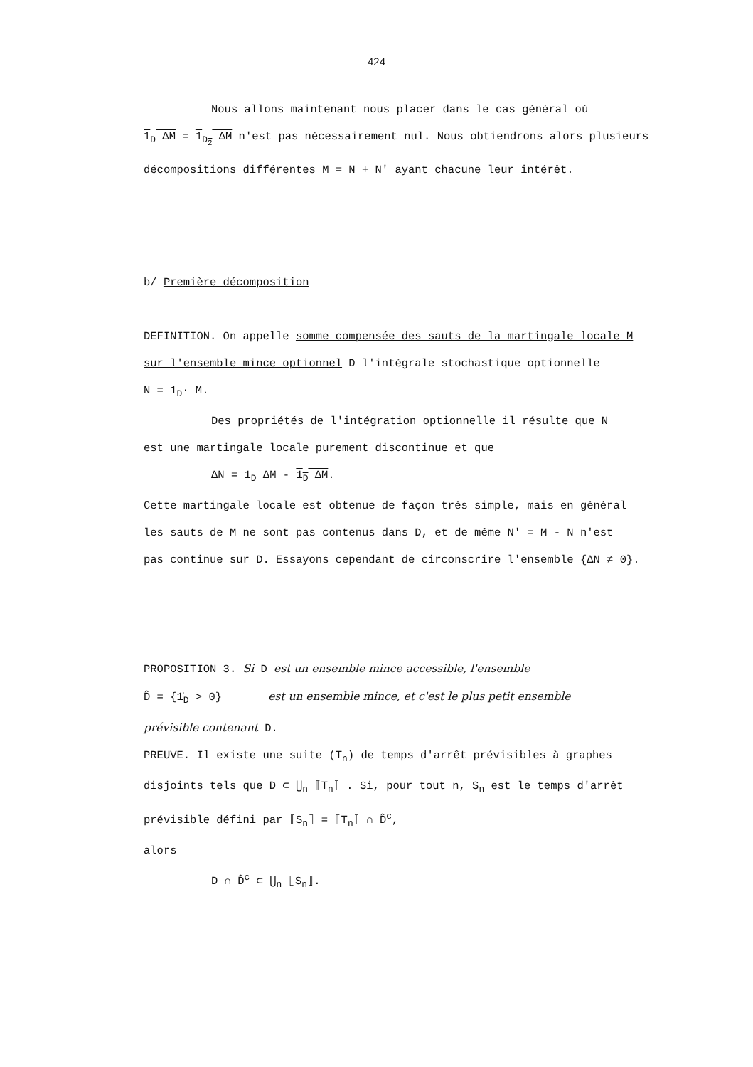424
Nous allons maintenant nous placer dans le cas général où
1<sub>D</sub> ΔM = 1<sub>D<sub>2</sub></sub> ΔM n'est pas nécessairement nul. Nous obtiendrons alors plusieurs
décompositions différentes M = N + N' ayant chacune leur intérêt.
b/ Première décomposition
DEFINITION. On appelle somme compensée des sauts de la martingale locale M
sur l'ensemble mince optionnel D l'intégrale stochastique optionnelle
N = 1<sub>D</sub>· M.
Des propriétés de l'intégration optionnelle il résulte que N
est une martingale locale purement discontinue et que
ΔN = 1<sub>D</sub> ΔM - 1<sub>D</sub> ΔM.
Cette martingale locale est obtenue de façon très simple, mais en général
les sauts de M ne sont pas contenus dans D, et de même N' = M - N n'est
pas continue sur D. Essayons cependant de circonscrire l'ensemble {ΔN ≠ 0}.
PROPOSITION 3. Si D est un ensemble mince accessible, l'ensemble
D̂ = {1̇<sub>D</sub> > 0} est un ensemble mince, et c'est le plus petit ensemble
prévisible contenant D.
PREUVE. Il existe une suite (T<sub>n</sub>) de temps d'arrêt prévisibles à graphes
disjoints tels que D ⊂ ⋃<sub>n</sub> ⟦T<sub>n</sub>⟧ . Si, pour tout n, S<sub>n</sub> est le temps d'arrêt
prévisible défini par ⟦S<sub>n</sub>⟧ = ⟦T<sub>n</sub>⟧ ∩ D̂<sup>c</sup>,
alors
D ∩ D̂<sup>c</sup> ⊂ ⋃<sub>n</sub> ⟦S<sub>n</sub>⟧.